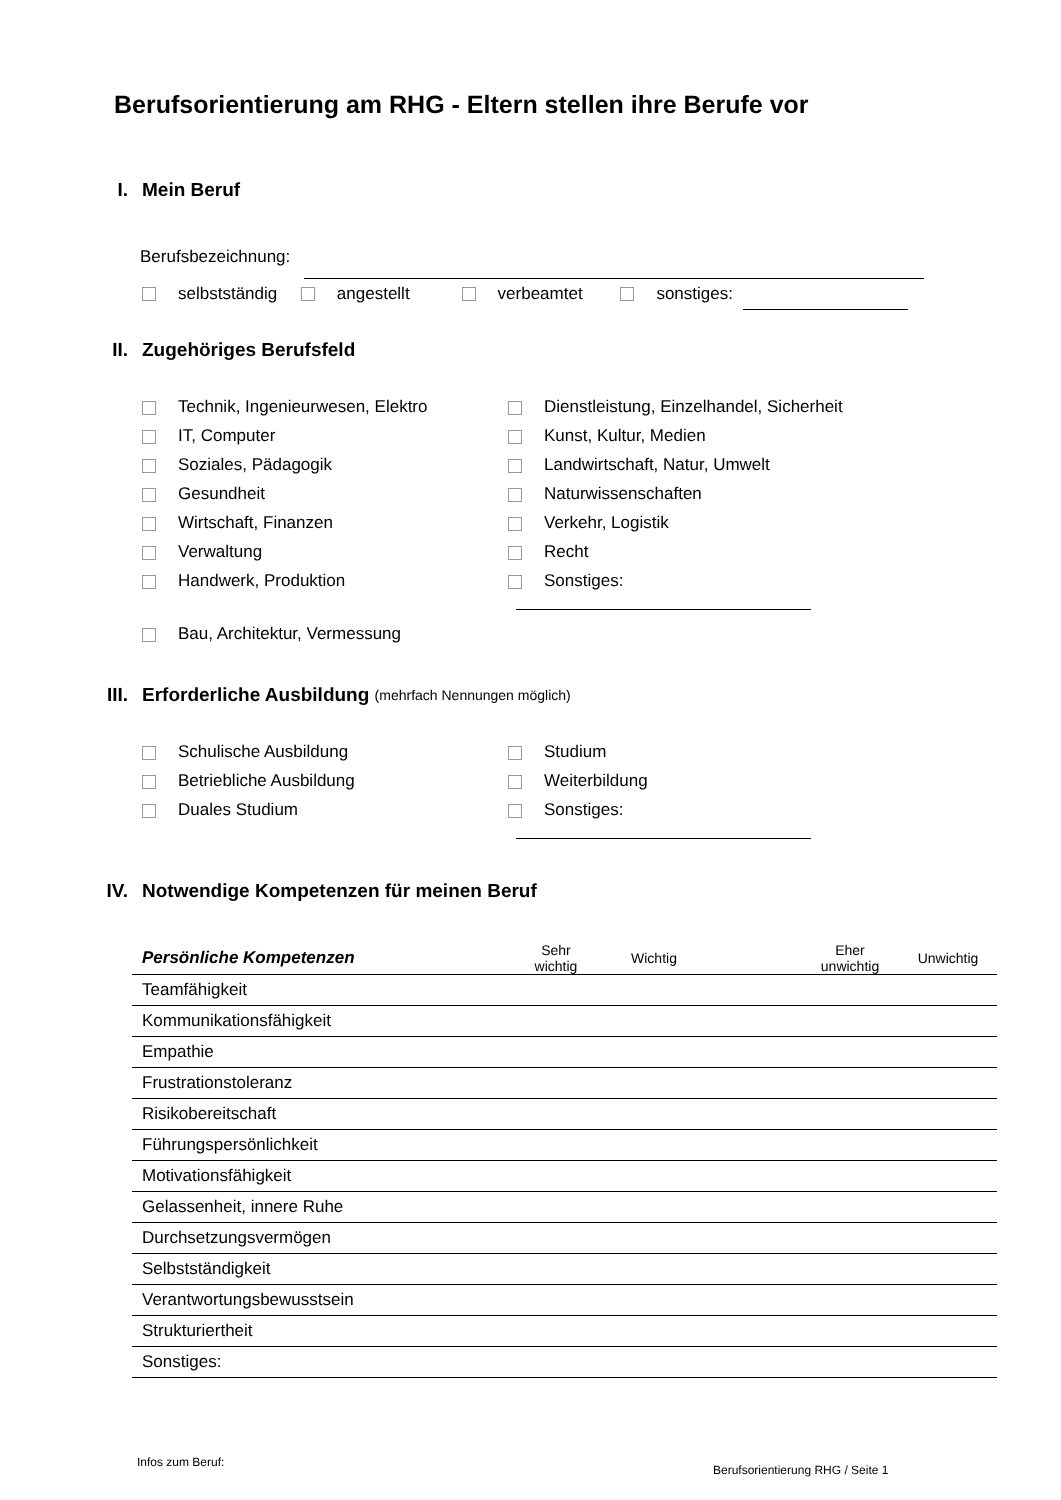Berufsorientierung am RHG - Eltern stellen ihre Berufe vor
I. Mein Beruf
Berufsbezeichnung:
selbstständig angestellt verbeamtet sonstiges:
II. Zugehöriges Berufsfeld
Technik, Ingenieurwesen, Elektro
Dienstleistung, Einzelhandel, Sicherheit
IT, Computer
Kunst, Kultur, Medien
Soziales, Pädagogik
Landwirtschaft, Natur, Umwelt
Gesundheit
Naturwissenschaften
Wirtschaft, Finanzen
Verkehr, Logistik
Verwaltung
Recht
Handwerk, Produktion
Sonstiges:
Bau, Architektur, Vermessung
III. Erforderliche Ausbildung (mehrfach Nennungen möglich)
Schulische Ausbildung
Studium
Betriebliche Ausbildung
Weiterbildung
Duales Studium
Sonstiges:
IV. Notwendige Kompetenzen für meinen Beruf
| Persönliche Kompetenzen | Sehr wichtig | Wichtig | | Eher unwichtig | Unwichtig |
| --- | --- | --- | --- | --- | --- |
| Teamfähigkeit | | | | | |
| Kommunikationsfähigkeit | | | | | |
| Empathie | | | | | |
| Frustrationstoleranz | | | | | |
| Risikobereitschaft | | | | | |
| Führungspersönlichkeit | | | | | |
| Motivationsfähigkeit | | | | | |
| Gelassenheit, innere Ruhe | | | | | |
| Durchsetzungsvermögen | | | | | |
| Selbstständigkeit | | | | | |
| Verantwortungsbewusstsein | | | | | |
| Strukturiertheit | | | | | |
| Sonstiges: | | | | | |
Infos zum Beruf:
Berufsorientierung RHG / Seite 1